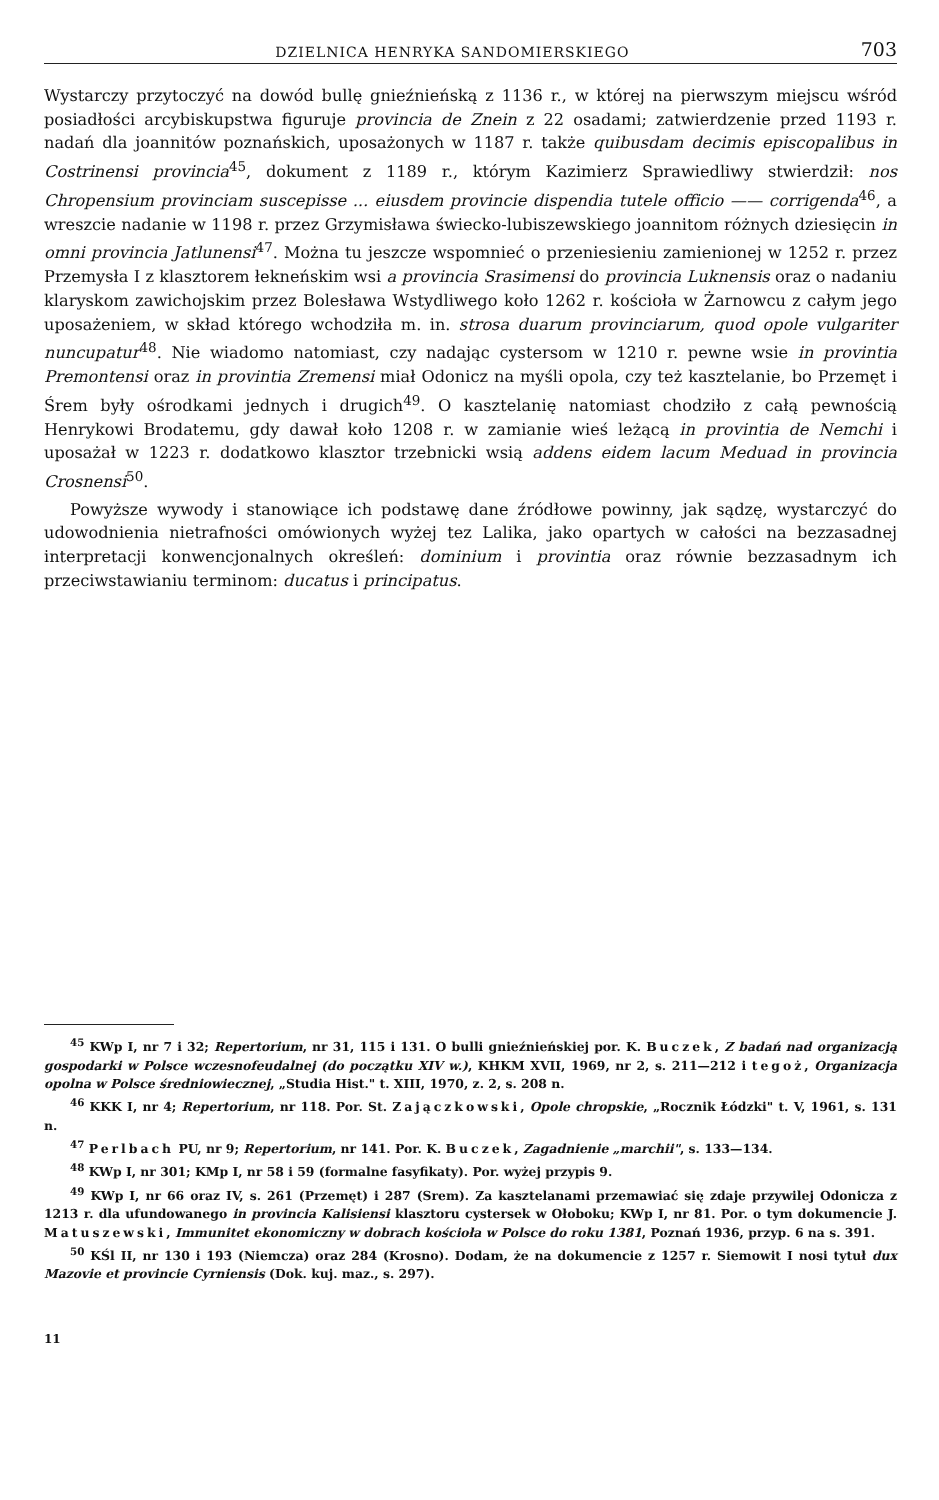DZIELNICA HENRYKA SANDOMIERSKIEGO 703
Wystarczy przytoczyć na dowód bullę gnieźnieńską z 1136 r., w której na pierwszym miejscu wśród posiadłości arcybiskupstwa figuruje provincia de Znein z 22 osadami; zatwierdzenie przed 1193 r. nadań dla joannitów poznańskich, uposażonych w 1187 r. także quibusdam decimis episcopalibus in Costrinensi provincia<sup>45</sup>, dokument z 1189 r., którym Kazimierz Sprawiedliwy stwierdził: nos Chropensium provinciam suscepisse ... eiusdem provincie dispendia tutele officio —— corrigenda<sup>46</sup>, a wreszcie nadanie w 1198 r. przez Grzymisława świecko-lubiszewskiego joannitom różnych dziesięcin in omni provincia Jatlunensi<sup>47</sup>. Można tu jeszcze wspomnieć o przeniesieniu zamienionej w 1252 r. przez Przemysła I z klasztorem łekneńskim wsi a provincia Srasimensi do provincia Luknensis oraz o nadaniu klaryskom zawichojskim przez Bolesława Wstydliwego koło 1262 r. kościoła w Żarnowcu z całym jego uposażeniem, w skład którego wchodziła m. in. strosa duarum provinciarum, quod opole vulgariter nuncupatur<sup>48</sup>. Nie wiadomo natomiast, czy nadając cystersom w 1210 r. pewne wsie in provintia Premontensi oraz in provintia Zremensi miał Odonicz na myśli opola, czy też kasztelanie, bo Przemęt i Śrem były ośrodkami jednych i drugich<sup>49</sup>. O kasztelanię natomiast chodziło z całą pewnością Henrykowi Brodatemu, gdy dawał koło 1208 r. w zamianie wieś leżącą in provintia de Nemchi i uposażał w 1223 r. dodatkowo klasztor trzebnicki wsią addens eidem lacum Meduad in provincia Crosnensi<sup>50</sup>.
Powyższe wywody i stanowiące ich podstawę dane źródłowe powinny, jak sądzę, wystarczyć do udowodnienia nietrafności omówionych wyżej tez Lalika, jako opartych w całości na bezzasadnej interpretacji konwencjonalnych określeń: dominium i provintia oraz równie bezzasadnym ich przeciwstawianiu terminom: ducatus i principatus.
<sup>45</sup> KWp I, nr 7 i 32; Repertorium, nr 31, 115 i 131. O bulli gnieźnieńskiej por. K. Buczek, Z badań nad organizacją gospodarki w Polsce wczesnofeudalnej (do początku XIV w.), KHKM XVII, 1969, nr 2, s. 211—212 i tegoż, Organizacja opolna w Polsce średniowiecznej, „Studia Hist." t. XIII, 1970, z. 2, s. 208 n.
<sup>46</sup> KKK I, nr 4; Repertorium, nr 118. Por. St. Zajączkowski, Opole chropskie, „Rocznik Łódzki" t. V, 1961, s. 131 n.
<sup>47</sup> Perlbach PU, nr 9; Repertorium, nr 141. Por. K. Buczek, Zagadnienie „marchii", s. 133—134.
<sup>48</sup> KWp I, nr 301; KMp I, nr 58 i 59 (formalne fasyfikaty). Por. wyżej przypis 9.
<sup>49</sup> KWp I, nr 66 oraz IV, s. 261 (Przemęt) i 287 (Srem). Za kasztelanami przemawiać się zdaje przywilej Odonicza z 1213 r. dla ufundowanego in provincia Kalisiensi klasztoru cystersek w Ołoboku; KWp I, nr 81. Por. o tym dokumencie J. Matuszewski, Immunitet ekonomiczny w dobrach kościoła w Polsce do roku 1381, Poznań 1936, przyp. 6 na s. 391.
<sup>50</sup> KŚl II, nr 130 i 193 (Niemcza) oraz 284 (Krosno). Dodam, że na dokumencie z 1257 r. Siemowit I nosi tytuł dux Mazovie et provincie Cyrniensis (Dok. kuj. maz., s. 297).
11